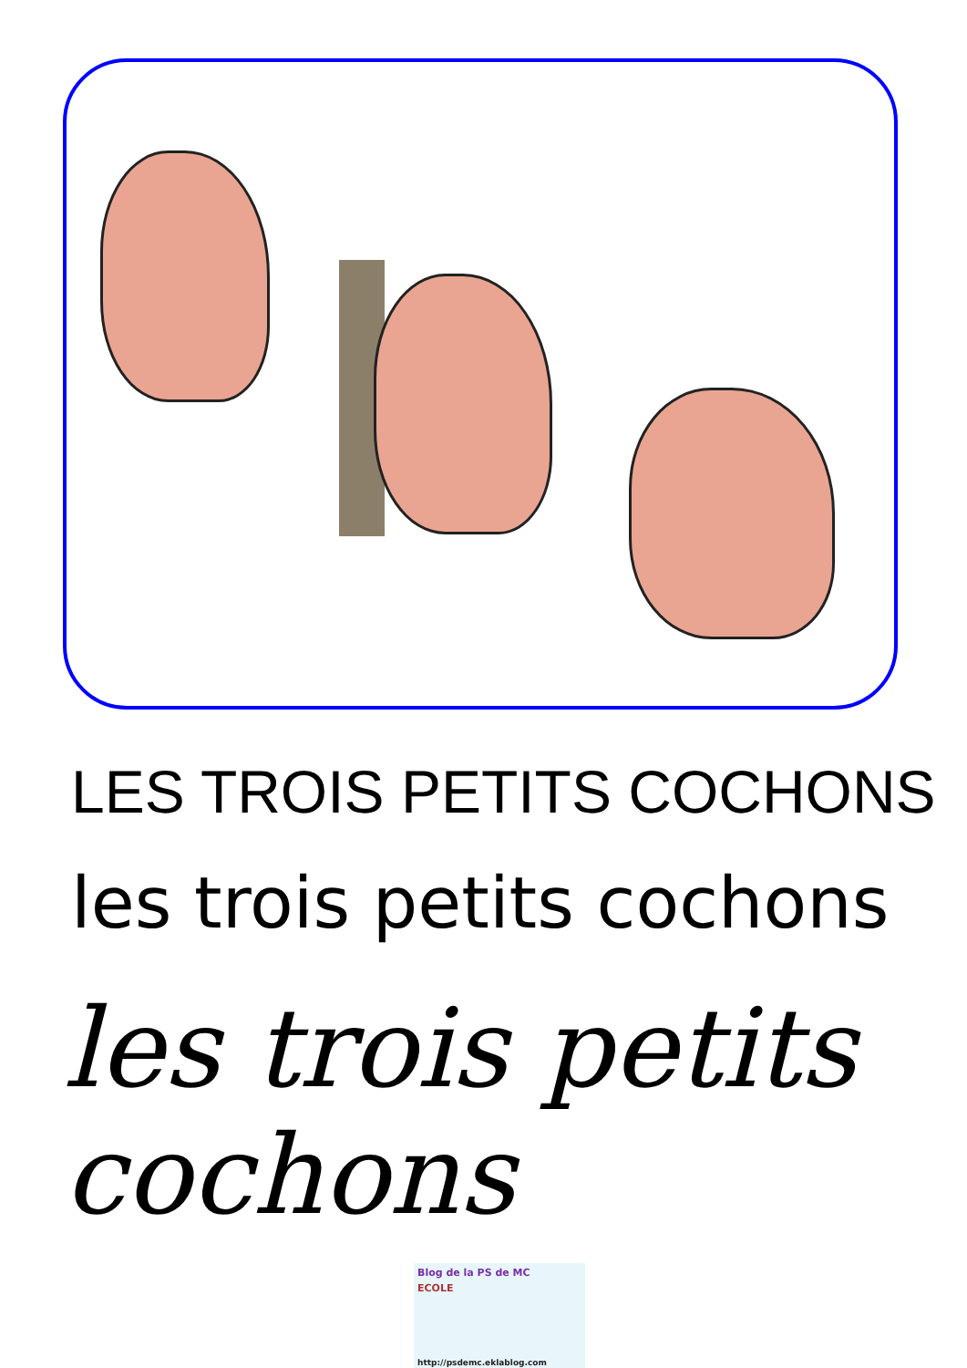LES TROIS PETITS COCHONS
les trois petits cochons
les trois petits cochons
Blog de la PS de MC
ECOLE
http://psdemc.eklablog.com